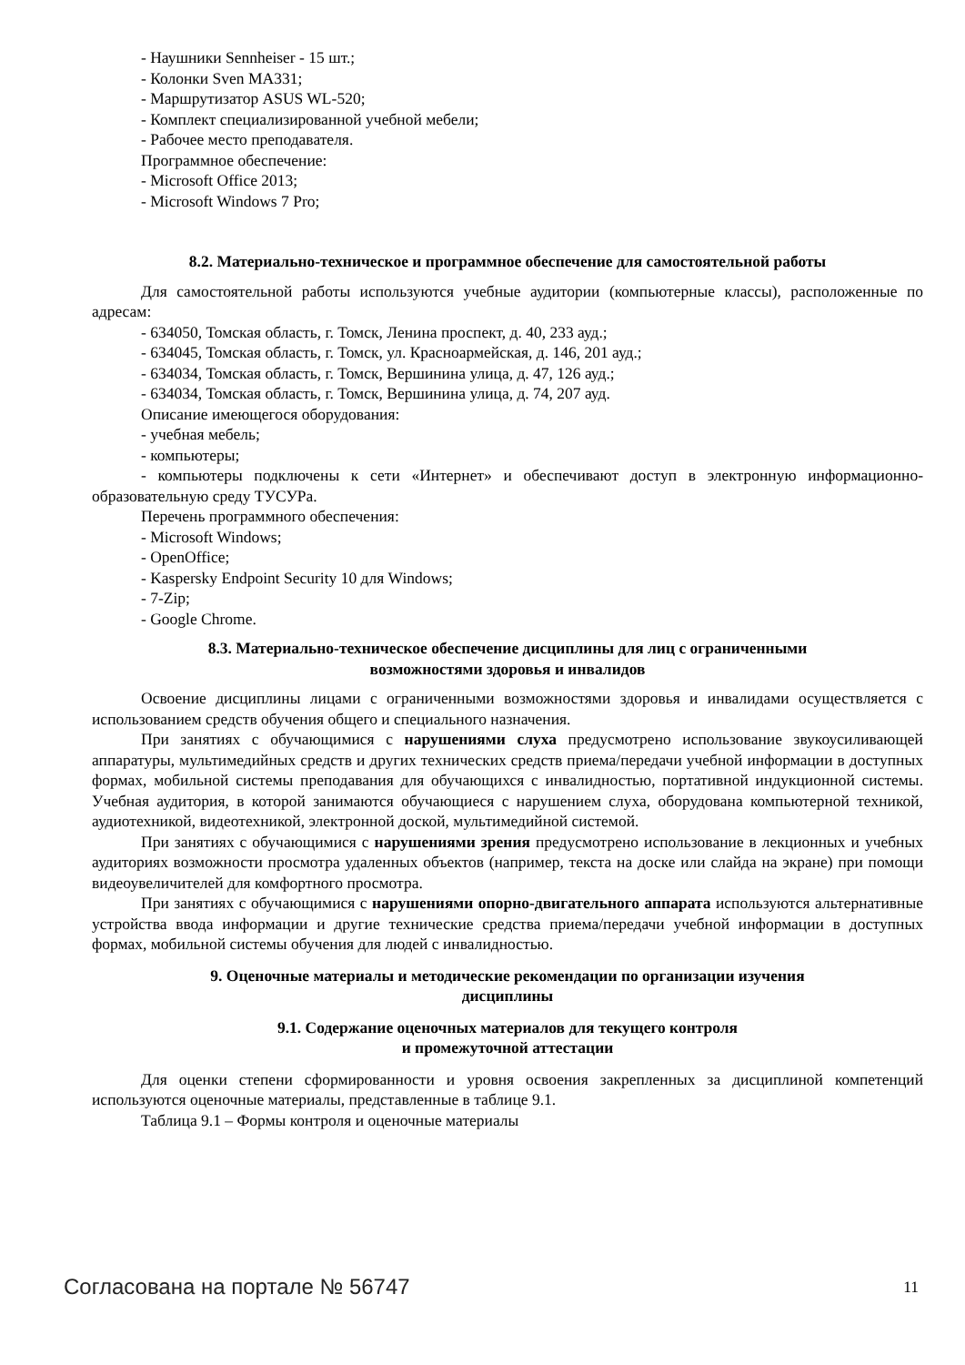- Наушники Sennheiser - 15 шт.;
- Колонки Sven MA331;
- Маршрутизатор ASUS WL-520;
- Комплект специализированной учебной мебели;
- Рабочее место преподавателя.
Программное обеспечение:
- Microsoft Office 2013;
- Microsoft Windows 7 Pro;
8.2. Материально-техническое и программное обеспечение для самостоятельной работы
Для самостоятельной работы используются учебные аудитории (компьютерные классы), расположенные по адресам:
- 634050, Томская область, г. Томск, Ленина проспект, д. 40, 233 ауд.;
- 634045, Томская область, г. Томск, ул. Красноармейская, д. 146, 201 ауд.;
- 634034, Томская область, г. Томск, Вершинина улица, д. 47, 126 ауд.;
- 634034, Томская область, г. Томск, Вершинина улица, д. 74, 207 ауд.
Описание имеющегося оборудования:
- учебная мебель;
- компьютеры;
- компьютеры подключены к сети «Интернет» и обеспечивают доступ в электронную информационно-образовательную среду ТУСУРа.
Перечень программного обеспечения:
- Microsoft Windows;
- OpenOffice;
- Kaspersky Endpoint Security 10 для Windows;
- 7-Zip;
- Google Chrome.
8.3. Материально-техническое обеспечение дисциплины для лиц с ограниченными
возможностями здоровья и инвалидов
Освоение дисциплины лицами с ограниченными возможностями здоровья и инвалидами осуществляется с использованием средств обучения общего и специального назначения.
При занятиях с обучающимися с нарушениями слуха предусмотрено использование звукоусиливающей аппаратуры, мультимедийных средств и других технических средств приема/передачи учебной информации в доступных формах, мобильной системы преподавания для обучающихся с инвалидностью, портативной индукционной системы. Учебная аудитория, в которой занимаются обучающиеся с нарушением слуха, оборудована компьютерной техникой, аудиотехникой, видеотехникой, электронной доской, мультимедийной системой.
При занятиях с обучающимися с нарушениями зрения предусмотрено использование в лекционных и учебных аудиториях возможности просмотра удаленных объектов (например, текста на доске или слайда на экране) при помощи видеоувеличителей для комфортного просмотра.
При занятиях с обучающимися с нарушениями опорно-двигательного аппарата используются альтернативные устройства ввода информации и другие технические средства приема/передачи учебной информации в доступных формах, мобильной системы обучения для людей с инвалидностью.
9. Оценочные материалы и методические рекомендации по организации изучения
дисциплины
9.1. Содержание оценочных материалов для текущего контроля
и промежуточной аттестации
Для оценки степени сформированности и уровня освоения закрепленных за дисциплиной компетенций используются оценочные материалы, представленные в таблице 9.1.
Таблица 9.1 – Формы контроля и оценочные материалы
Согласована на портале № 56747 11